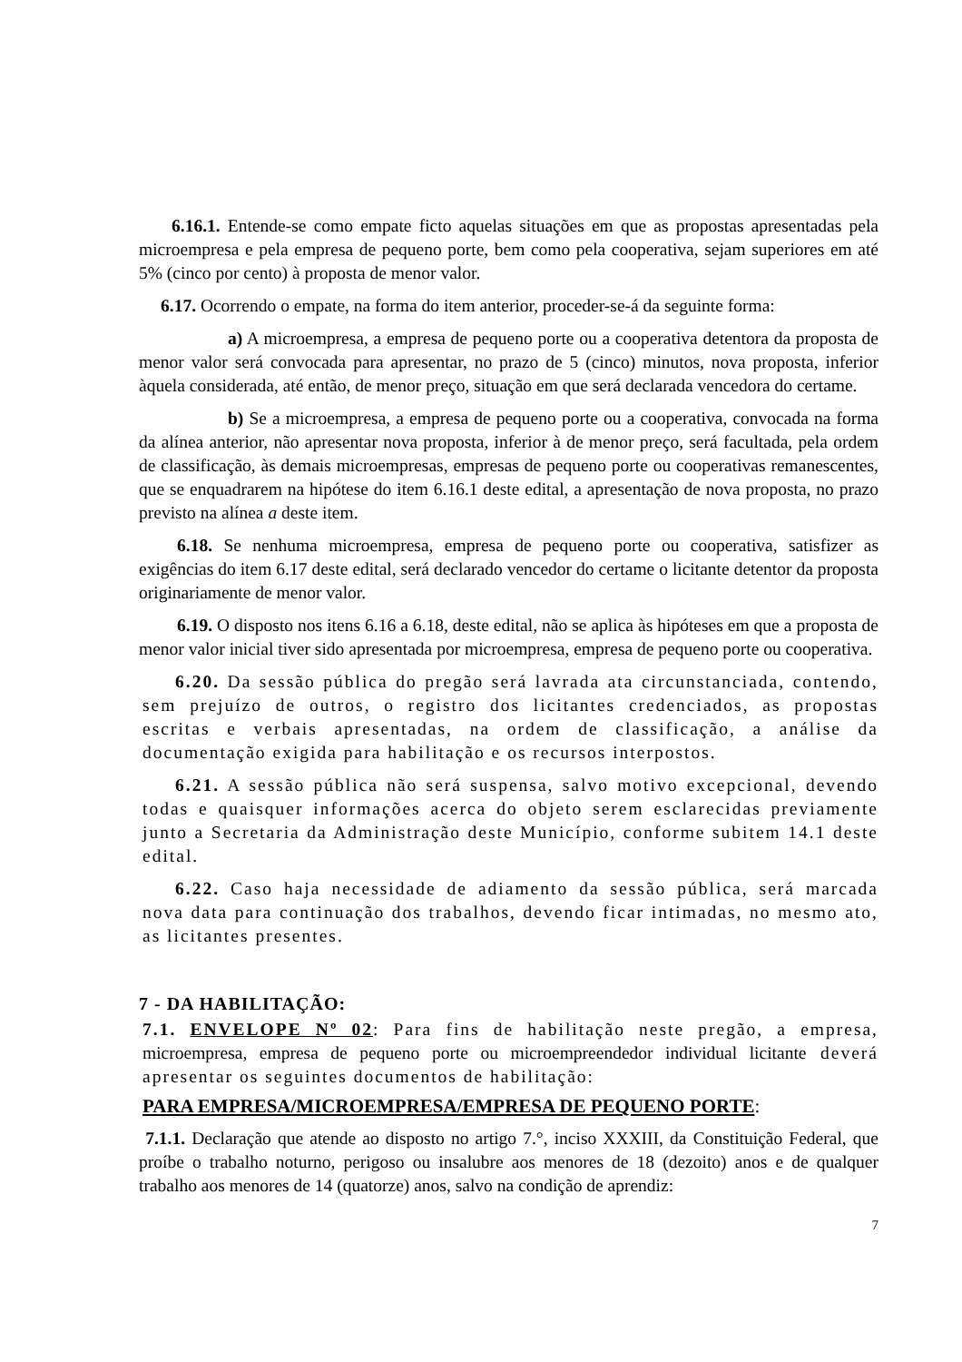6.16.1. Entende-se como empate ficto aquelas situações em que as propostas apresentadas pela microempresa e pela empresa de pequeno porte, bem como pela cooperativa, sejam superiores em até 5% (cinco por cento) à proposta de menor valor.
6.17. Ocorrendo o empate, na forma do item anterior, proceder-se-á da seguinte forma:
a) A microempresa, a empresa de pequeno porte ou a cooperativa detentora da proposta de menor valor será convocada para apresentar, no prazo de 5 (cinco) minutos, nova proposta, inferior àquela considerada, até então, de menor preço, situação em que será declarada vencedora do certame.
b) Se a microempresa, a empresa de pequeno porte ou a cooperativa, convocada na forma da alínea anterior, não apresentar nova proposta, inferior à de menor preço, será facultada, pela ordem de classificação, às demais microempresas, empresas de pequeno porte ou cooperativas remanescentes, que se enquadrarem na hipótese do item 6.16.1 deste edital, a apresentação de nova proposta, no prazo previsto na alínea a deste item.
6.18. Se nenhuma microempresa, empresa de pequeno porte ou cooperativa, satisfizer as exigências do item 6.17 deste edital, será declarado vencedor do certame o licitante detentor da proposta originariamente de menor valor.
6.19. O disposto nos itens 6.16 a 6.18, deste edital, não se aplica às hipóteses em que a proposta de menor valor inicial tiver sido apresentada por microempresa, empresa de pequeno porte ou cooperativa.
6.20. Da sessão pública do pregão será lavrada ata circunstanciada, contendo, sem prejuízo de outros, o registro dos licitantes credenciados, as propostas escritas e verbais apresentadas, na ordem de classificação, a análise da documentação exigida para habilitação e os recursos interpostos.
6.21. A sessão pública não será suspensa, salvo motivo excepcional, devendo todas e quaisquer informações acerca do objeto serem esclarecidas previamente junto a Secretaria da Administração deste Município, conforme subitem 14.1 deste edital.
6.22. Caso haja necessidade de adiamento da sessão pública, será marcada nova data para continuação dos trabalhos, devendo ficar intimadas, no mesmo ato, as licitantes presentes.
7 - DA HABILITAÇÃO:
7.1. ENVELOPE Nº 02: Para fins de habilitação neste pregão, a empresa, microempresa, empresa de pequeno porte ou microempreendedor individual licitante deverá apresentar os seguintes documentos de habilitação:
PARA EMPRESA/MICROEMPRESA/EMPRESA DE PEQUENO PORTE:
7.1.1. Declaração que atende ao disposto no artigo 7.°, inciso XXXIII, da Constituição Federal, que proíbe o trabalho noturno, perigoso ou insalubre aos menores de 18 (dezoito) anos e de qualquer trabalho aos menores de 14 (quatorze) anos, salvo na condição de aprendiz:
7